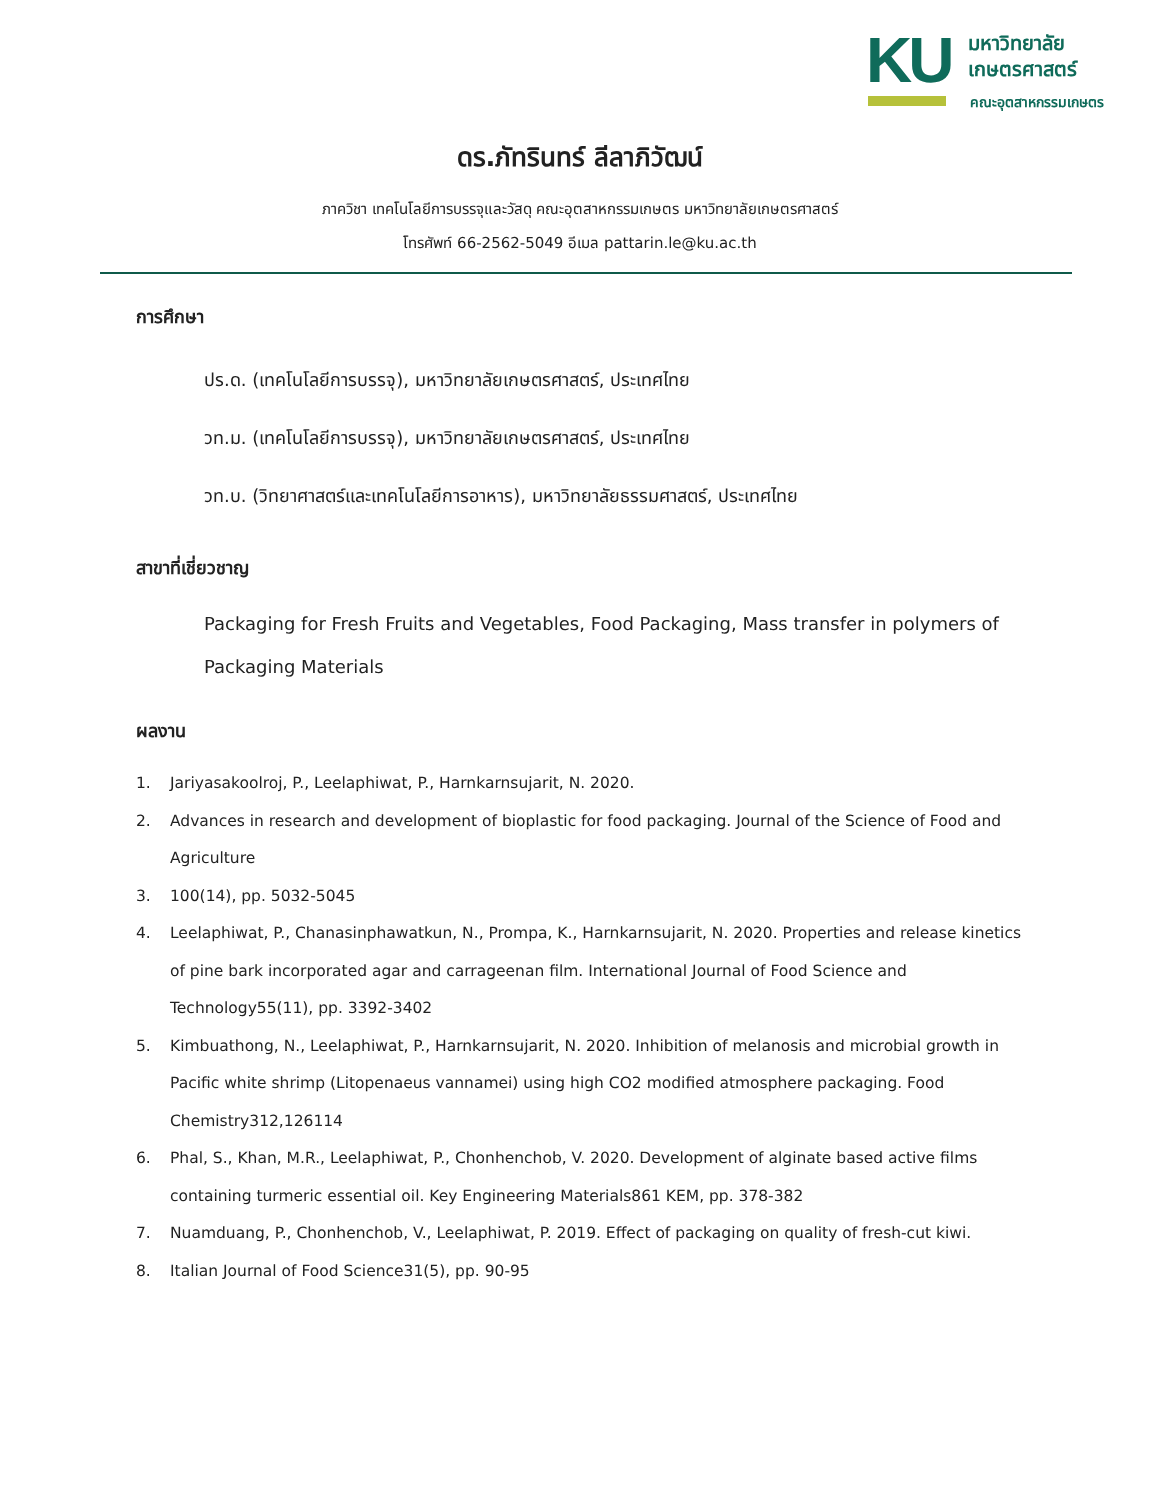KU
มหาวิทยาลัย
เกษตรศาสตร์
คณะอุตสาหกรรมเกษตร
ดร.ภัทรินทร์ ลีลาภิวัฒน์
ภาควิชา เทคโนโลยีการบรรจุและวัสดุ คณะอุตสาหกรรมเกษตร มหาวิทยาลัยเกษตรศาสตร์
โทรศัพท์ 66-2562-5049 อีเมล pattarin.le@ku.ac.th
การศึกษา
ปร.ด. (เทคโนโลยีการบรรจุ), มหาวิทยาลัยเกษตรศาสตร์, ประเทศไทย
วท.ม. (เทคโนโลยีการบรรจุ), มหาวิทยาลัยเกษตรศาสตร์, ประเทศไทย
วท.บ. (วิทยาศาสตร์และเทคโนโลยีการอาหาร), มหาวิทยาลัยธรรมศาสตร์, ประเทศไทย
สาขาที่เชี่ยวชาญ
Packaging for Fresh Fruits and Vegetables, Food Packaging, Mass transfer in polymers of Packaging Materials
ผลงาน
1. Jariyasakoolroj, P., Leelaphiwat, P., Harnkarnsujarit, N. 2020.
2. Advances in research and development of bioplastic for food packaging. Journal of the Science of Food and Agriculture
3. 100(14), pp. 5032-5045
4. Leelaphiwat, P., Chanasinphawatkun, N., Prompa, K., Harnkarnsujarit, N. 2020. Properties and release kinetics of pine bark incorporated agar and carrageenan film. International Journal of Food Science and Technology55(11), pp. 3392-3402
5. Kimbuathong, N., Leelaphiwat, P., Harnkarnsujarit, N. 2020. Inhibition of melanosis and microbial growth in Pacific white shrimp (Litopenaeus vannamei) using high CO2 modified atmosphere packaging. Food Chemistry312,126114
6. Phal, S., Khan, M.R., Leelaphiwat, P., Chonhenchob, V. 2020. Development of alginate based active films containing turmeric essential oil. Key Engineering Materials861 KEM, pp. 378-382
7. Nuamduang, P., Chonhenchob, V., Leelaphiwat, P. 2019. Effect of packaging on quality of fresh-cut kiwi.
8. Italian Journal of Food Science31(5), pp. 90-95